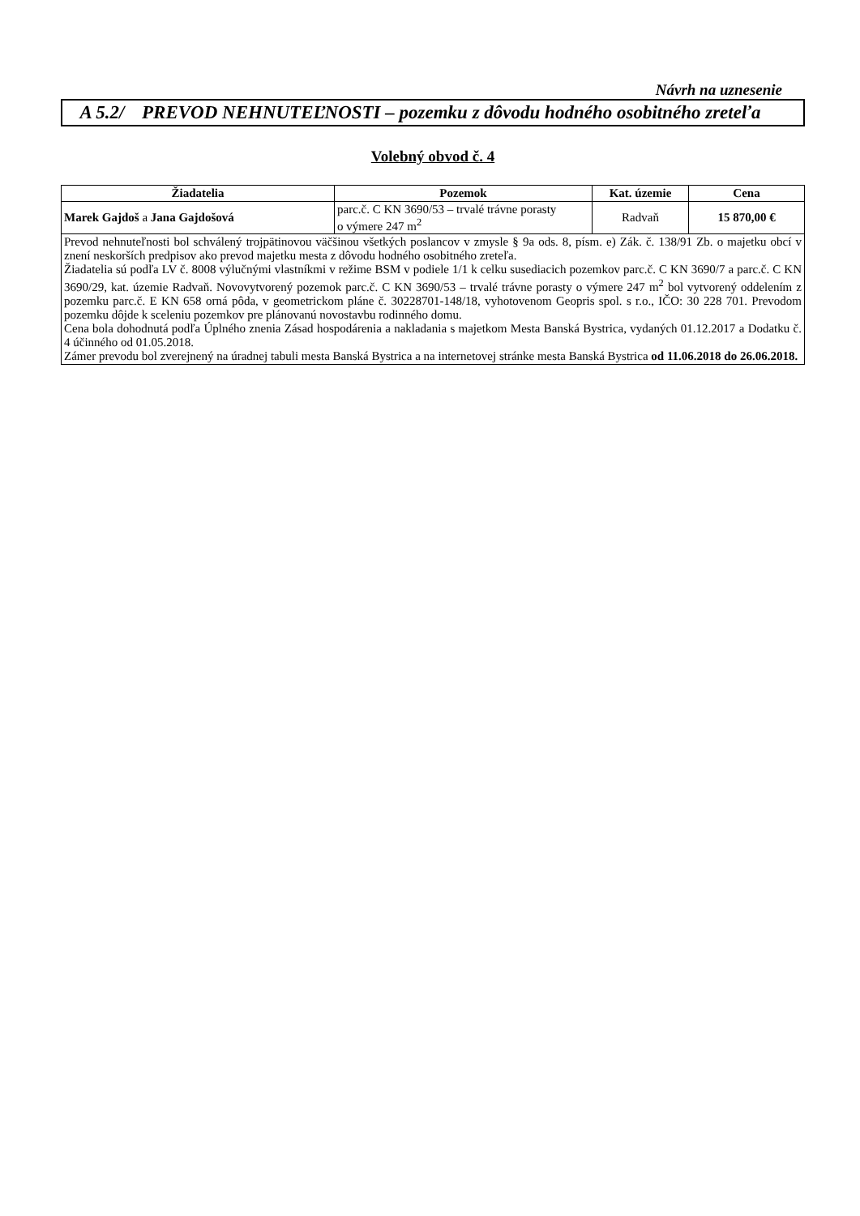Návrh na uznesenie
A 5.2/
PREVOD NEHNUTEĽNOSTI – pozemku z dôvodu hodného osobitného zreteľa
Volebný obvod č. 4
| Žiadatelia | Pozemok | Kat. územie | Cena |
| --- | --- | --- | --- |
| Marek Gajdoš a Jana Gajdošová | parc.č. C KN 3690/53 – trvalé trávne porasty o výmere 247 m<sup>2</sup> | Radvaň | 15 870,00 € |
| Prevod nehnuteľnosti bol schválený trojpätinovou väčšinou všetkých poslancov v zmysle § 9a ods. 8, písm. e) Zák. č. 138/91 Zb. o majetku obcí v znení neskorších predpisov ako prevod majetku mesta z dôvodu hodného osobitného zreteľa. Žiadatelia sú podľa LV č. 8008 výlučnými vlastníkmi v režime BSM v podiele 1/1 k celku susediacich pozemkov parc.č. C KN 3690/7 a parc.č. C KN 3690/29, kat. územie Radvaň. Novovytvorený pozemok parc.č. C KN 3690/53 – trvalé trávne porasty o výmere 247 m<sup>2</sup> bol vytvorený oddelením z pozemku parc.č. E KN 658 orná pôda, v geometrickom pláne č. 30228701-148/18, vyhotovenom Geopris spol. s r.o., IČO: 30 228 701. Prevodom pozemku dôjde k sceleniu pozemkov pre plánovanú novostavbu rodinného domu. Cena bola dohodnutá podľa Úplného znenia Zásad hospodárenia a nakladania s majetkom Mesta Banská Bystrica, vydaných 01.12.2017 a Dodatku č. 4 účinného od 01.05.2018. Zámer prevodu bol zverejnený na úradnej tabuli mesta Banská Bystrica a na internetovej stránke mesta Banská Bystrica od 11.06.2018 do 26.06.2018. | | | |